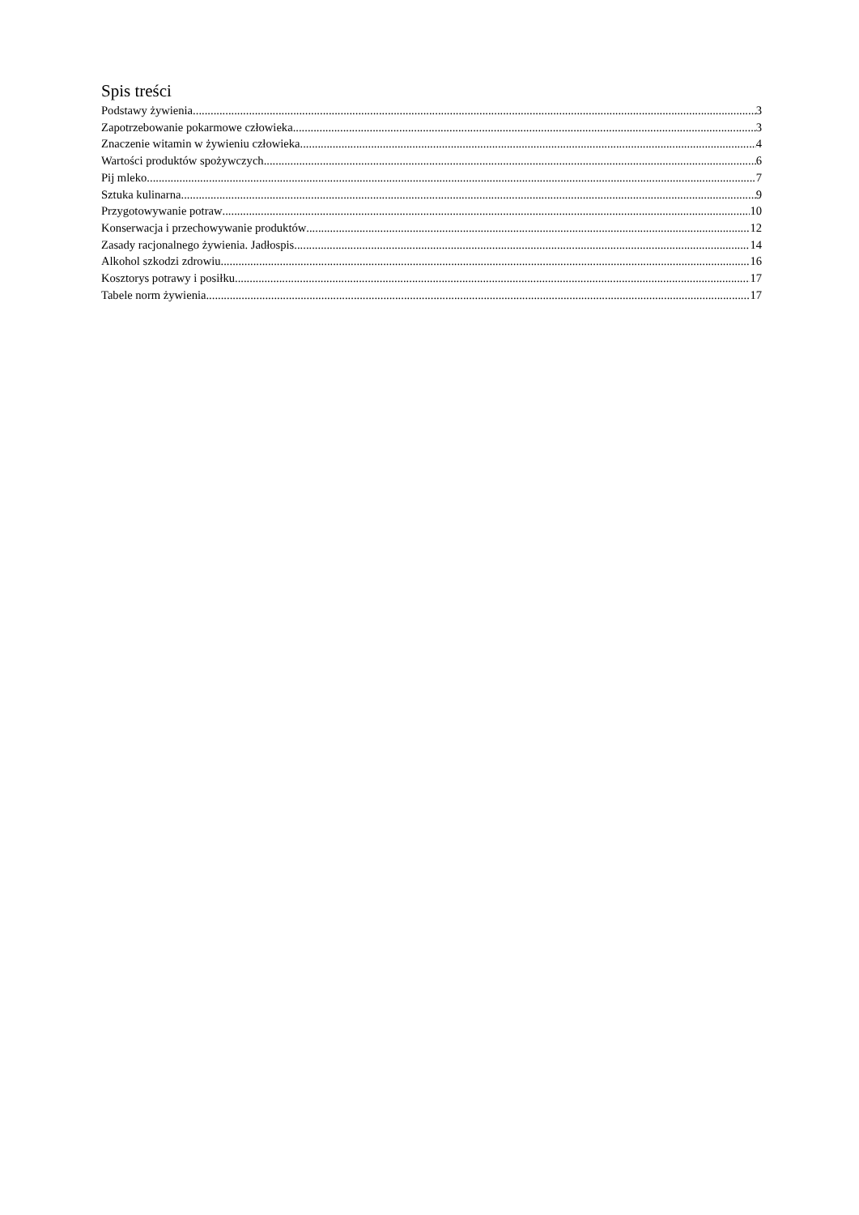Spis treści
Podstawy żywienia 3
Zapotrzebowanie pokarmowe człowieka 3
Znaczenie witamin w żywieniu człowieka 4
Wartości produktów spożywczych 6
Pij mleko 7
Sztuka kulinarna 9
Przygotowywanie potraw 10
Konserwacja i przechowywanie produktów 12
Zasady racjonalnego żywienia. Jadłospis 14
Alkohol szkodzi zdrowiu 16
Kosztorys potrawy i posiłku 17
Tabele norm żywienia 17